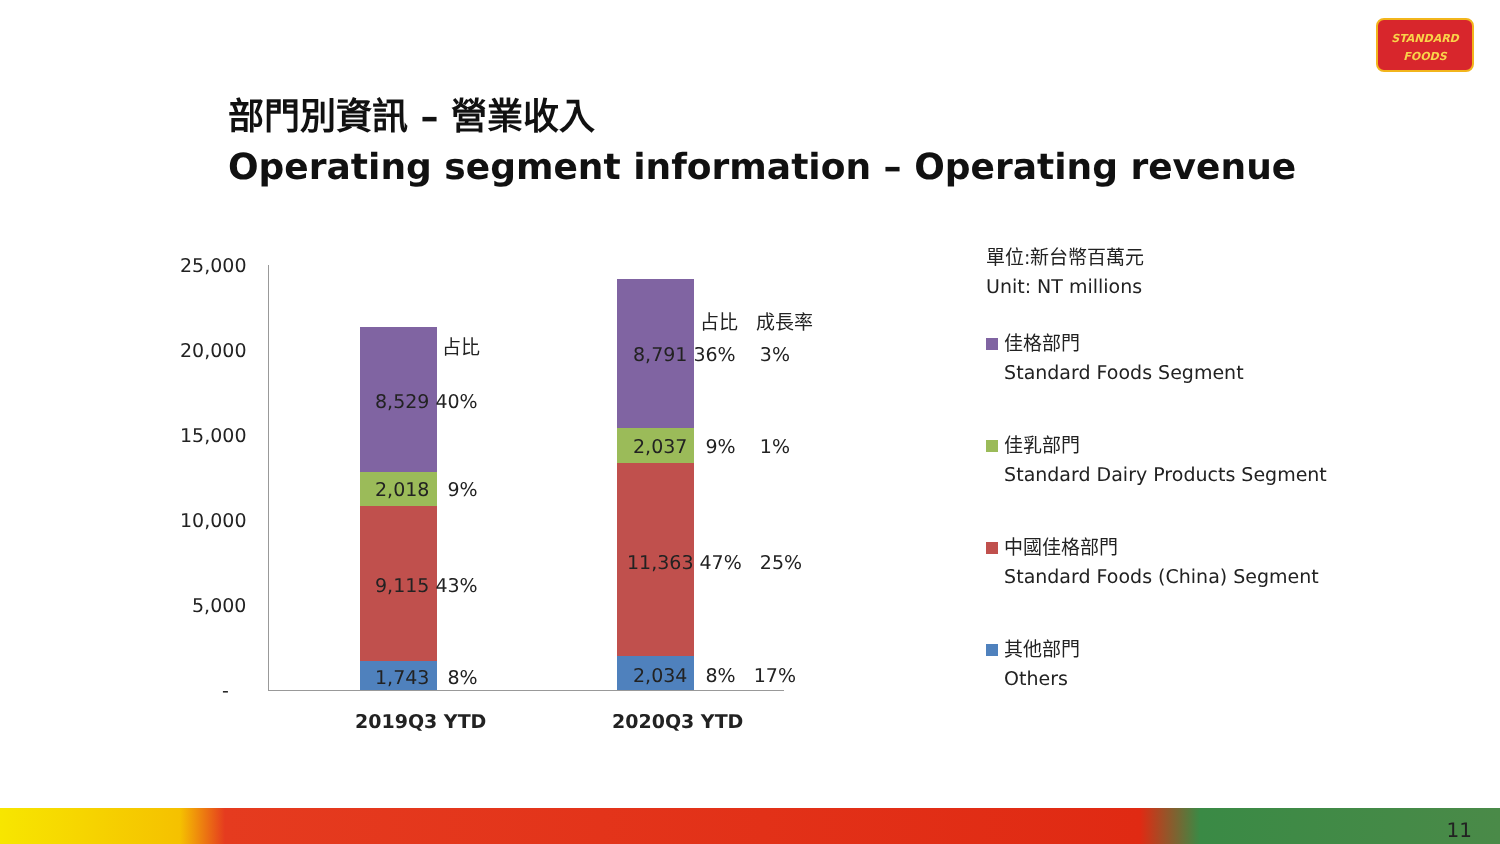STANDARD
FOODS
部門別資訊 – 營業收入
Operating segment information – Operating revenue
25,000
20,000
15,000
10,000
5,000
-
占比
8,529 40%
2,018 9%
9,115 43%
1,743 8%
占比 成長率
8,791 36% 3%
2,037 9% 1%
11,363 47% 25%
2,034 8% 17%
2019Q3 YTD 2020Q3 YTD
單位:新台幣百萬元
Unit: NT millions
佳格部門
Standard Foods Segment
佳乳部門
Standard Dairy Products Segment
中國佳格部門
Standard Foods (China) Segment
其他部門
Others
11